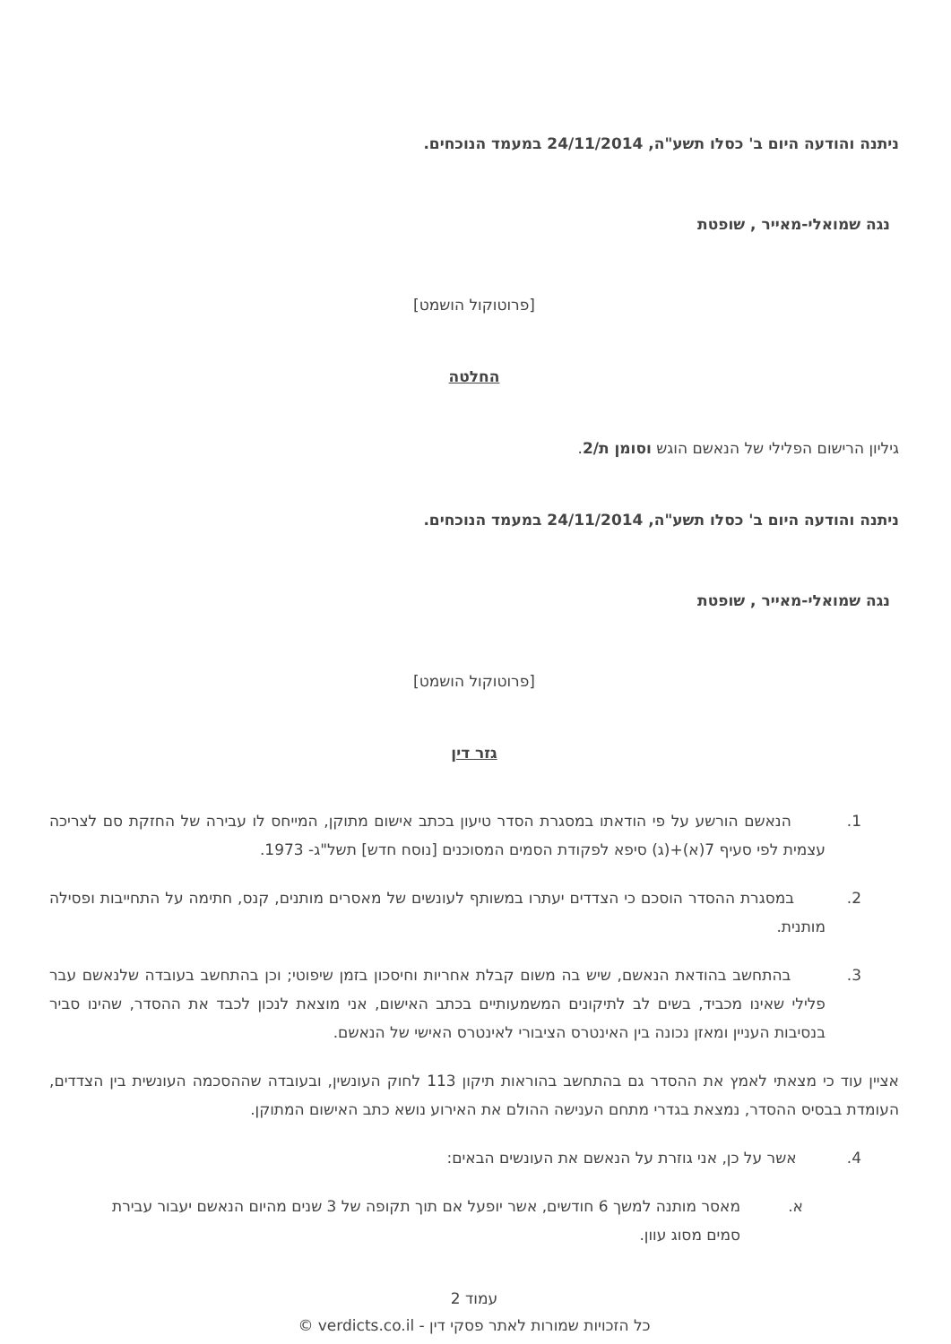ניתנה והודעה היום ב' כסלו תשע"ה, 24/11/2014 במעמד הנוכחים.
נגה שמואלי-מאייר , שופטת
[פרוטוקול הושמט]
החלטה
גיליון הרישום הפלילי של הנאשם הוגש וסומן ת/2.
ניתנה והודעה היום ב' כסלו תשע"ה, 24/11/2014 במעמד הנוכחים.
נגה שמואלי-מאייר , שופטת
[פרוטוקול הושמט]
גזר דין
1. הנאשם הורשע על פי הודאתו במסגרת הסדר טיעון בכתב אישום מתוקן, המייחס לו עבירה של החזקת סם לצריכה עצמית לפי סעיף 7(א)+(ג) סיפא לפקודת הסמים המסוכנים [נוסח חדש] תשל"ג- 1973.
2. במסגרת ההסדר הוסכם כי הצדדים יעתרו במשותף לעונשים של מאסרים מותנים, קנס, חתימה על התחייבות ופסילה מותנית.
3. בהתחשב בהודאת הנאשם, שיש בה משום קבלת אחריות וחיסכון בזמן שיפוטי; וכן בהתחשב בעובדה שלנאשם עבר פלילי שאינו מכביד, בשים לב לתיקונים המשמעותיים בכתב האישום, אני מוצאת לנכון לכבד את ההסדר, שהינו סביר בנסיבות העניין ומאזן נכונה בין האינטרס הציבורי לאינטרס האישי של הנאשם.
אציין עוד כי מצאתי לאמץ את ההסדר גם בהתחשב בהוראות תיקון 113 לחוק העונשין, ובעובדה שההסכמה העונשית בין הצדדים, העומדת בבסיס ההסדר, נמצאת בגדרי מתחם הענישה ההולם את האירוע נושא כתב האישום המתוקן.
4. אשר על כן, אני גוזרת על הנאשם את העונשים הבאים:
א. מאסר מותנה למשך 6 חודשים, אשר יופעל אם תוך תקופה של 3 שנים מהיום הנאשם יעבור עבירת סמים מסוג עוון.
עמוד 2
כל הזכויות שמורות לאתר פסקי דין - verdicts.co.il ©